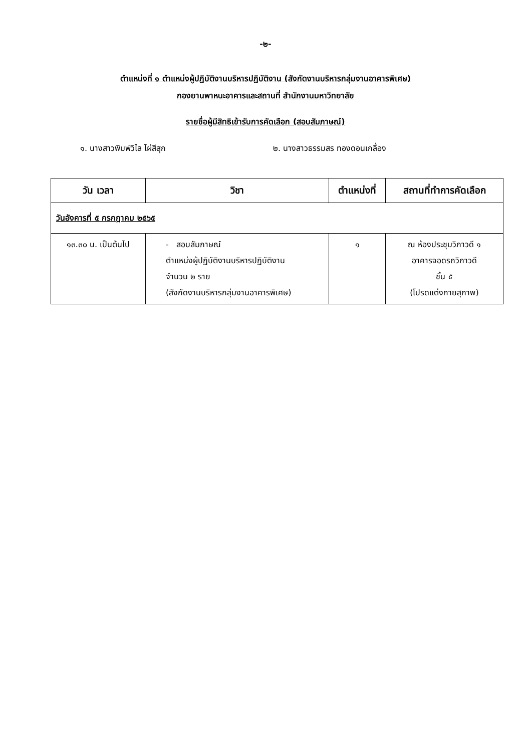-๒-
ตำแหน่งที่ ๑ ตำแหน่งผู้ปฏิบัติงานบริหารปฏิบัติงาน (สังกัดงานบริหารกลุ่มงานอาคารพิเศษ)
กองยานพาหนะอาคารและสถานที่ สำนักงานมหาวิทยาลัย
รายชื่อผู้มีสิทธิเข้ารับการคัดเลือก (สอบสัมภาษณ์)
๑. นางสาวพิมพ์วิไล ไผ่สีสุก ๒. นางสาวธรรมสร ทองดอนเกลื่อง
| วัน เวลา | วิชา | ตำแหน่งที่ | สถานที่ทำการคัดเลือก |
| --- | --- | --- | --- |
| วันอังคารที่ ๕ กรกฎาคม ๒๕๖๕ | | | |
| ๑๓.๓๐ น. เป็นต้นไป | - สอบสัมภาษณ์ ตำแหน่งผู้ปฏิบัติงานบริหารปฏิบัติงาน จำนวน ๒ ราย (สังกัดงานบริหารกลุ่มงานอาคารพิเศษ) | ๑ | ณ ห้องประชุมวิภาวดี ๑ อาคารจอดรถวิภาวดี ชั้น ๕ (โปรดแต่งกายสุภาพ) |